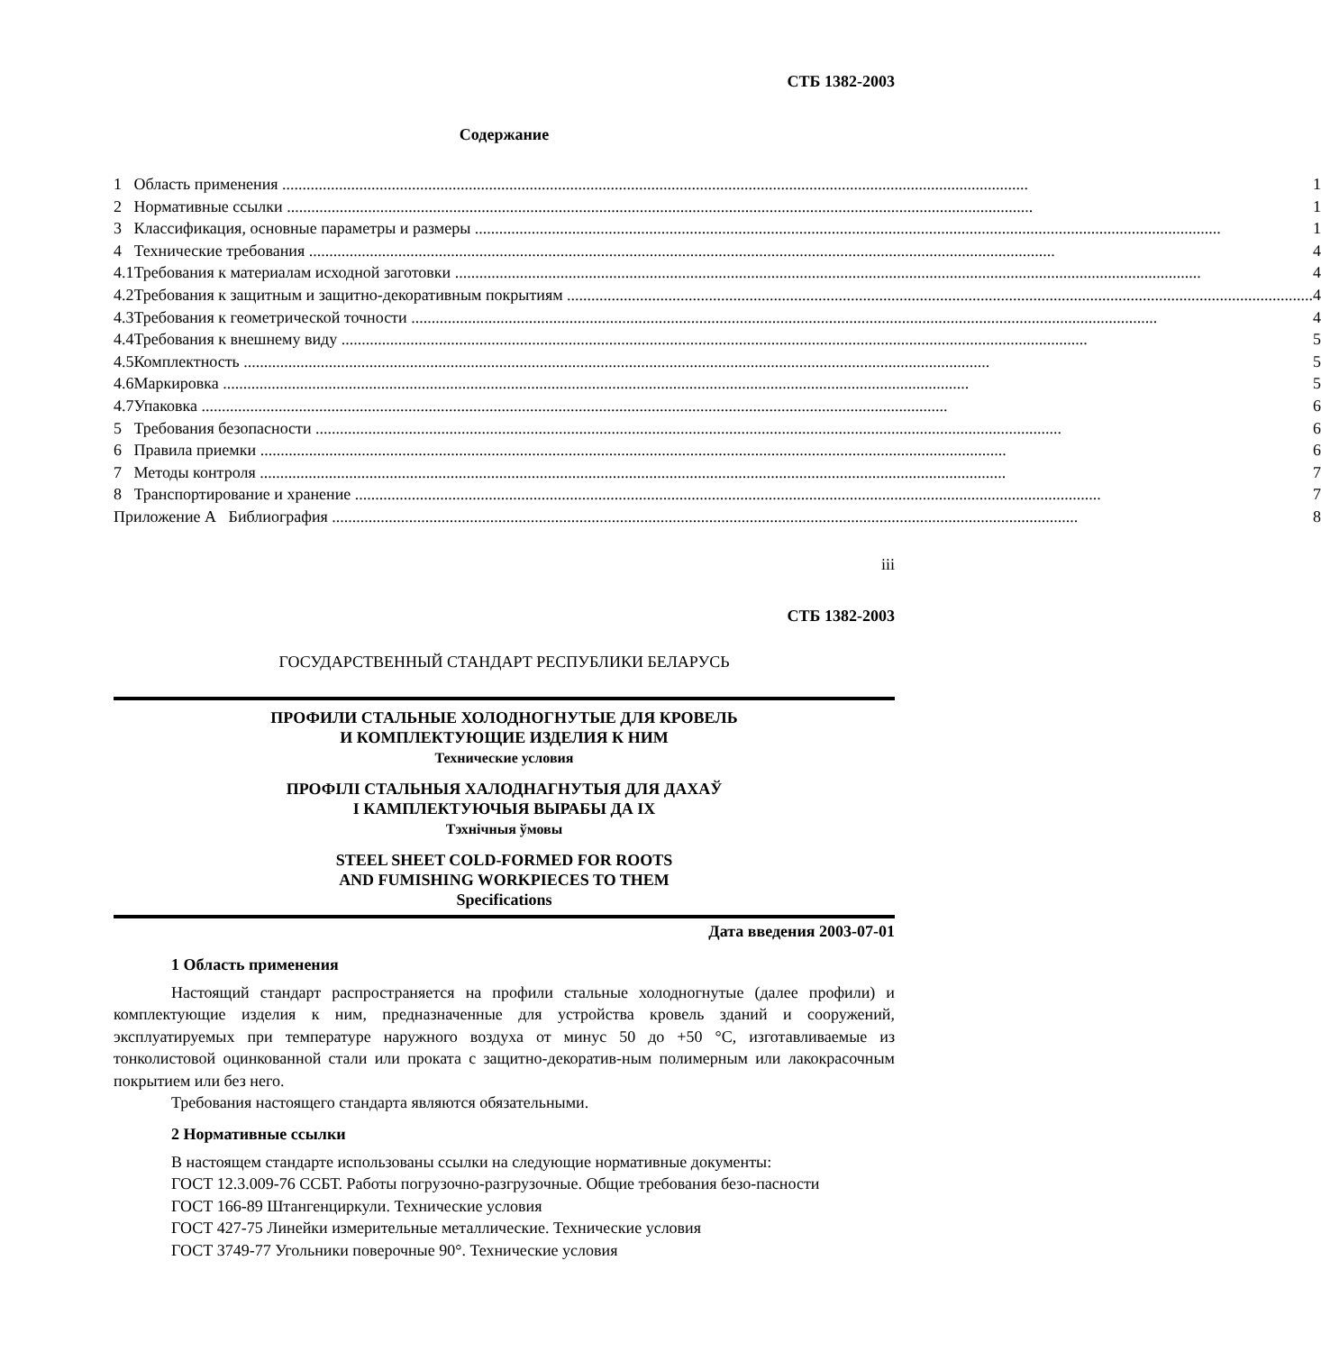СТБ 1382-2003
Содержание
| 1 | Область применения | 1 |
| 2 | Нормативные ссылки | 1 |
| 3 | Классификация, основные параметры и размеры | 1 |
| 4 | Технические требования | 4 |
| 4.1 | Требования к материалам исходной заготовки | 4 |
| 4.2 | Требования к защитным и защитно-декоративным покрытиям | 4 |
| 4.3 | Требования к геометрической точности | 4 |
| 4.4 | Требования к внешнему виду | 5 |
| 4.5 | Комплектность | 5 |
| 4.6 | Маркировка | 5 |
| 4.7 | Упаковка | 6 |
| 5 | Требования безопасности | 6 |
| 6 | Правила приемки | 6 |
| 7 | Методы контроля | 7 |
| 8 | Транспортирование и хранение | 7 |
| Приложение А Библиография | | 8 |
iii
СТБ 1382-2003
ГОСУДАРСТВЕННЫЙ СТАНДАРТ РЕСПУБЛИКИ БЕЛАРУСЬ
ПРОФИЛИ СТАЛЬНЫЕ ХОЛОДНОГНУТЫЕ ДЛЯ КРОВЕЛЬ
И КОМПЛЕКТУЮЩИЕ ИЗДЕЛИЯ К НИМ
Технические условия
ПРОФІЛІ СТАЛЬНЫЯ ХАЛОДНАГНУТЫЯ ДЛЯ ДАХАЎ
І КАМПЛЕКТУЮЧЫЯ ВЫРАБЫ ДА ІХ
Тэхнічныя ўмовы
STEEL SHEET COLD-FORMED FOR ROOTS
AND FUMISHING WORKPIECES TO THEM
Specifications
Дата введения 2003-07-01
1 Область применения
Настоящий стандарт распространяется на профили стальные холодногнутые (далее профили) и комплектующие изделия к ним, предназначенные для устройства кровель зданий и сооружений, эксплуатируемых при температуре наружного воздуха от минус 50 до +50 °С, изготавливаемые из тонколистовой оцинкованной стали или проката с защитно-декоратив-ным полимерным или лакокрасочным покрытием или без него.
Требования настоящего стандарта являются обязательными.
2 Нормативные ссылки
В настоящем стандарте использованы ссылки на следующие нормативные документы:
ГОСТ 12.3.009-76 ССБТ. Работы погрузочно-разгрузочные. Общие требования безо-пасности
ГОСТ 166-89 Штангенциркули. Технические условия
ГОСТ 427-75 Линейки измерительные металлические. Технические условия
ГОСТ 3749-77 Угольники поверочные 90°. Технические условия